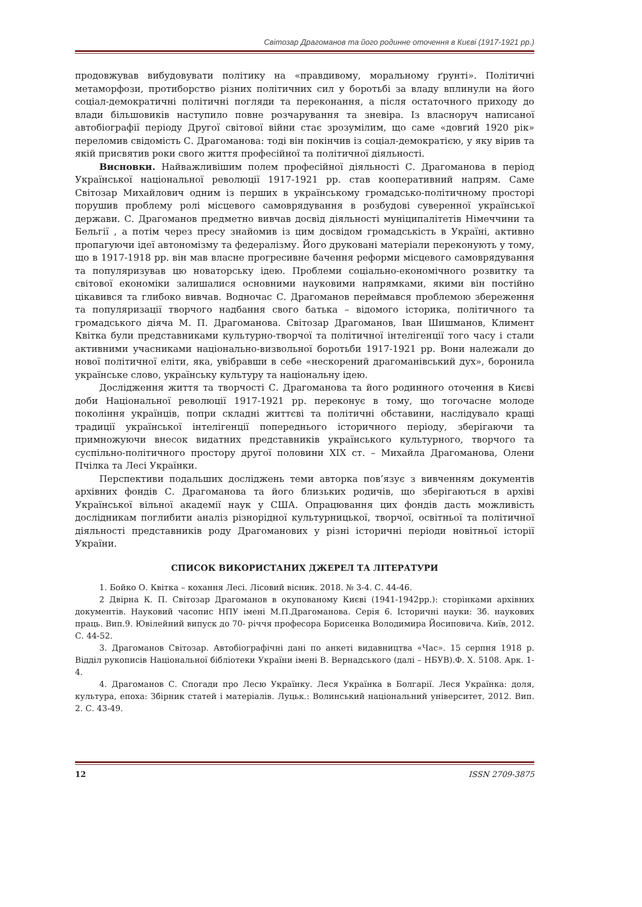Світозар Драгоманов та його родинне оточення в Києві (1917-1921 рр.)
продовжував вибудовувати політику на «правдивому, моральному ґрунті». Політичні метаморфози, протиборство різних політичних сил у боротьбі за владу вплинули на його соціал-демократичні політичні погляди та переконання, а після остаточного приходу до влади більшовиків наступило повне розчарування та зневіра. Із власноруч написаної автобіографії періоду Другої світової війни стає зрозумілим, що саме «довгий 1920 рік» переломив свідомість С. Драгоманова: тоді він покінчив із соціал-демократією, у яку вірив та якій присвятив роки свого життя професійної та політичної діяльності.
Висновки. Найважливішим полем професійної діяльності С. Драгоманова в період Української національної революції 1917-1921 рр. став кооперативний напрям. Саме Світозар Михайлович одним із перших в українському громадсько-політичному просторі порушив проблему ролі місцевого самоврядування в розбудові суверенної української держави. С. Драгоманов предметно вивчав досвід діяльності муніципалітетів Німеччини та Бельгії , а потім через пресу знайомив із цим досвідом громадськість в Україні, активно пропагуючи ідеї автономізму та федералізму. Його друковані матеріали переконують у тому, що в 1917-1918 рр. він мав власне прогресивне бачення реформи місцевого самоврядування та популяризував цю новаторську ідею. Проблеми соціально-економічного розвитку та світової економіки залишалися основними науковими напрямками, якими він постійно цікавився та глибоко вивчав. Водночас С. Драгоманов переймався проблемою збереження та популяризації творчого надбання свого батька – відомого історика, політичного та громадського діяча М. П. Драгоманова. Світозар Драгоманов, Іван Шишманов, Климент Квітка були представниками культурно-творчої та політичної інтелігенції того часу і стали активними учасниками національно-визвольної боротьби 1917-1921 рр. Вони належали до нової політичної еліти, яка, увібравши в себе «нескорений драгоманівський дух», боронила українське слово, українську культуру та національну ідею.
Дослідження життя та творчості С. Драгоманова та його родинного оточення в Києві доби Національної революції 1917-1921 рр. переконує в тому, що тогочасне молоде покоління українців, попри складні життєві та політичні обставини, наслідувало кращі традиції української інтелігенції попереднього історичного періоду, зберігаючи та примножуючи внесок видатних представників українського культурного, творчого та суспільно-політичного простору другої половини ХІХ ст. – Михайла Драгоманова, Олени Пчілка та Лесі Українки.
Перспективи подальших досліджень теми авторка пов’язує з вивченням документів архівних фондів С. Драгоманова та його близьких родичів, що зберігаються в архіві Української вільної академії наук у США. Опрацювання цих фондів дасть можливість дослідникам поглибити аналіз різнорідної культурницької, творчої, освітньої та політичної діяльності представників роду Драгоманових у різні історичні періоди новітньої історії України.
СПИСОК ВИКОРИСТАНИХ ДЖЕРЕЛ ТА ЛІТЕРАТУРИ
1. Бойко О. Квітка – кохання Лесі. Лісовий вісник. 2018. № 3-4. С. 44-46.
2 Двірна К. П. Світозар Драгоманов в окупованому Києві (1941-1942рр.): сторінками архівних документів. Науковий часопис НПУ імені М.П.Драгоманова. Серія 6. Історичні науки: Зб. наукових праць. Вип.9. Ювілейний випуск до 70- річчя професора Борисенка Володимира Йосиповича. Київ, 2012. С. 44-52.
3. Драгоманов Світозар. Автобіографічні дані по анкеті видавництва «Час». 15 серпня 1918 р. Відділ рукописів Національної бібліотеки України імені В. Вернадського (далі – НБУВ).Ф. Х. 5108. Арк. 1-4.
4. Драгоманов С. Спогади про Лесю Українку. Леся Українка в Болгарії. Леся Українка: доля, культура, епоха: Збірник статей і матеріалів. Луцьк.: Волинський національний університет, 2012. Вип. 2. С. 43-49.
12 ISSN 2709-3875